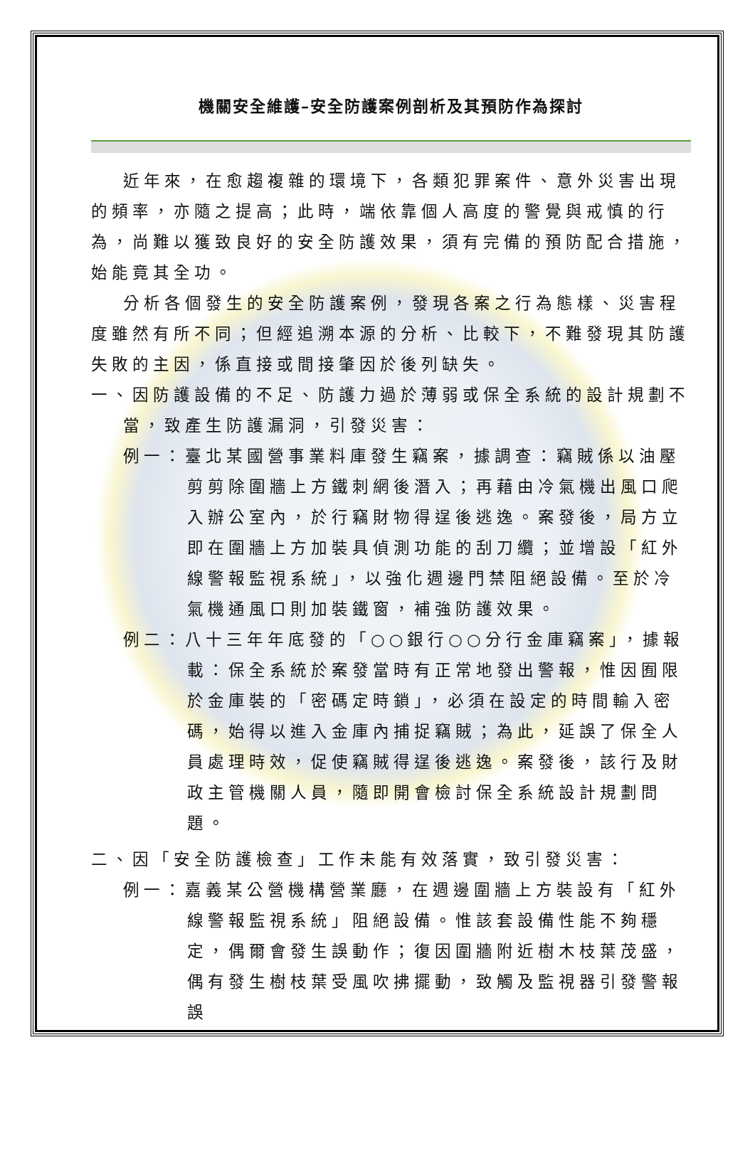機關安全維護–安全防護案例剖析及其預防作為探討
近年來，在愈趨複雜的環境下，各類犯罪案件、意外災害出現的頻率，亦隨之提高；此時，端依靠個人高度的警覺與戒慎的行為，尚難以獲致良好的安全防護效果，須有完備的預防配合措施，始能竟其全功。
分析各個發生的安全防護案例，發現各案之行為態樣、災害程度雖然有所不同；但經追溯本源的分析、比較下，不難發現其防護失敗的主因，係直接或間接肇因於後列缺失。
一、因防護設備的不足、防護力過於薄弱或保全系統的設計規劃不當，致產生防護漏洞，引發災害：
例一：臺北某國營事業料庫發生竊案，據調查：竊賊係以油壓剪剪除圍牆上方鐵刺網後潛入；再藉由冷氣機出風口爬入辦公室內，於行竊財物得逞後逃逸。案發後，局方立即在圍牆上方加裝具偵測功能的刮刀纜；並增設「紅外線警報監視系統」，以強化週邊門禁阻絕設備。至於冷氣機通風口則加裝鐵窗，補強防護效果。
例二：八十三年年底發的「○○銀行○○分行金庫竊案」，據報載：保全系統於案發當時有正常地發出警報，惟因囿限於金庫裝的「密碼定時鎖」，必須在設定的時間輸入密碼，始得以進入金庫內捕捉竊賊；為此，延誤了保全人員處理時效，促使竊賊得逞後逃逸。案發後，該行及財政主管機關人員，隨即開會檢討保全系統設計規劃問題。
二、因「安全防護檢查」工作未能有效落實，致引發災害：
例一：嘉義某公營機構營業廳，在週邊圍牆上方裝設有「紅外線警報監視系統」阻絕設備。惟該套設備性能不夠穩定，偶爾會發生誤動作；復因圍牆附近樹木枝葉茂盛，偶有發生樹枝葉受風吹拂擺動，致觸及監視器引發警報誤